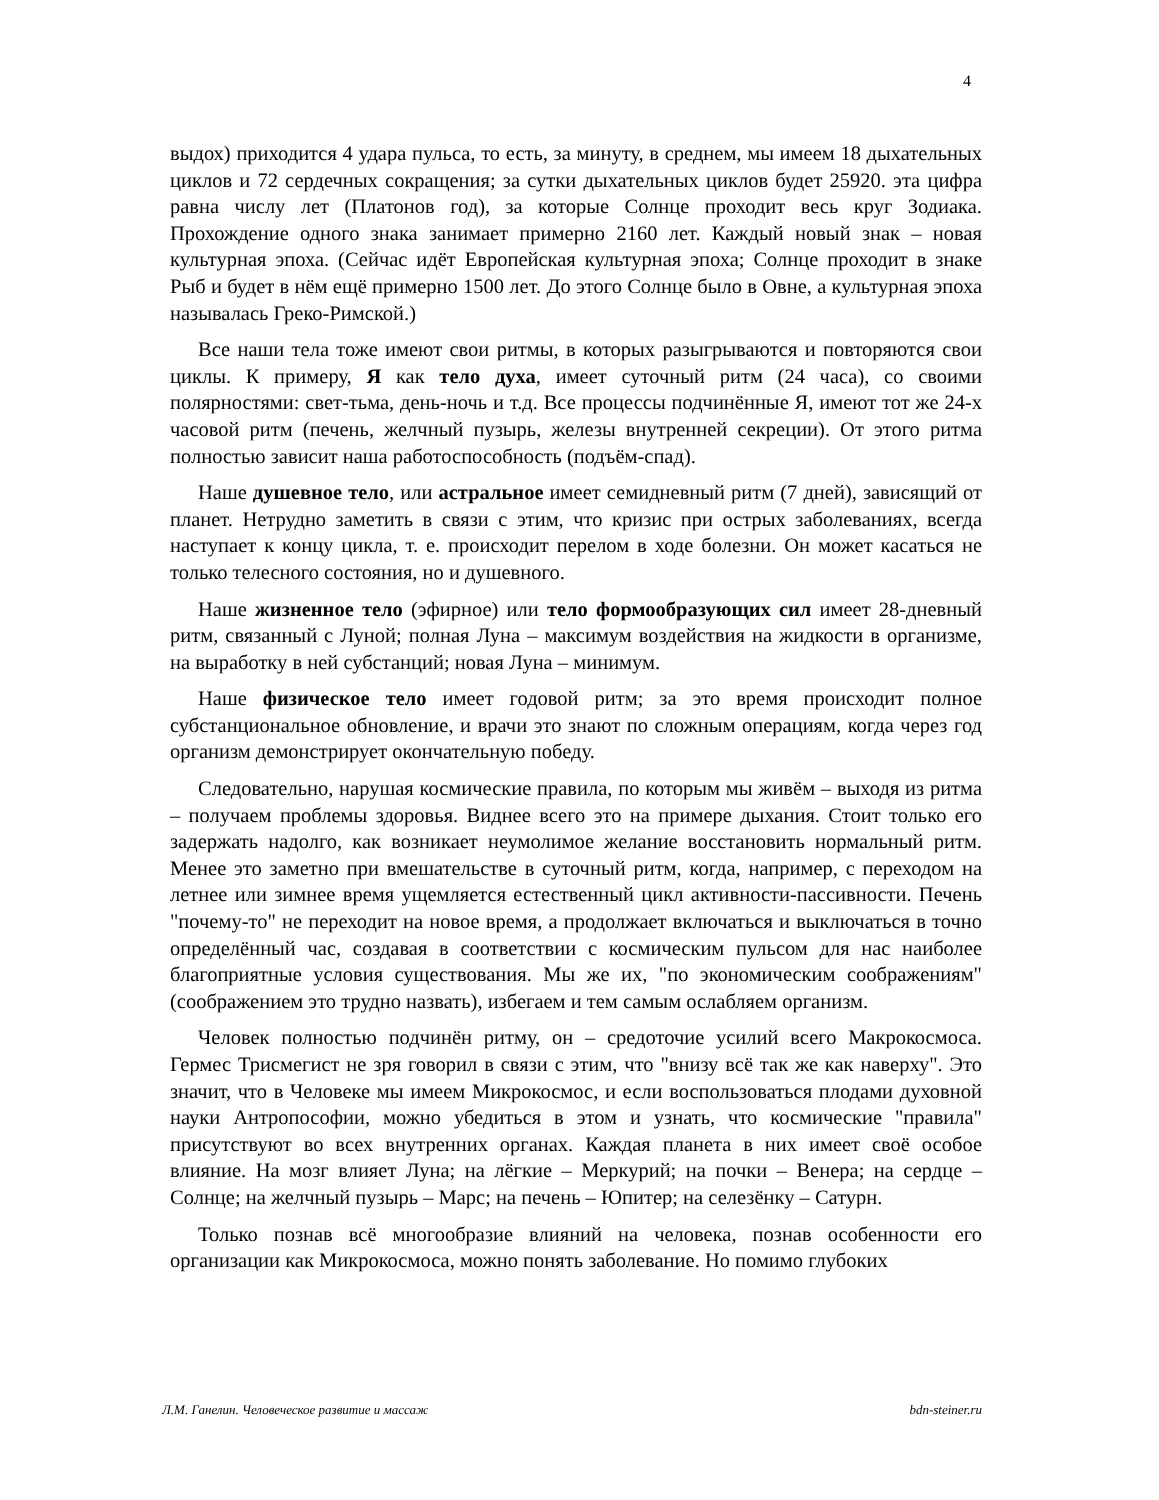4
выдох) приходится 4 удара пульса, то есть, за минуту, в среднем, мы имеем 18 дыхательных циклов и 72 сердечных сокращения; за сутки дыхательных циклов будет 25920. эта цифра равна числу лет (Платонов год), за которые Солнце проходит весь круг Зодиака. Прохождение одного знака занимает примерно 2160 лет. Каждый новый знак – новая культурная эпоха. (Сейчас идёт Европейская культурная эпоха; Солнце проходит в знаке Рыб и будет в нём ещё примерно 1500 лет. До этого Солнце было в Овне, а культурная эпоха называлась Греко-Римской.)
Все наши тела тоже имеют свои ритмы, в которых разыгрываются и повторяются свои циклы. К примеру, Я как тело духа, имеет суточный ритм (24 часа), со своими полярностями: свет-тьма, день-ночь и т.д. Все процессы подчинённые Я, имеют тот же 24-х часовой ритм (печень, желчный пузырь, железы внутренней секреции). От этого ритма полностью зависит наша работоспособность (подъём-спад).
Наше душевное тело, или астральное имеет семидневный ритм (7 дней), зависящий от планет. Нетрудно заметить в связи с этим, что кризис при острых заболеваниях, всегда наступает к концу цикла, т. е. происходит перелом в ходе болезни. Он может касаться не только телесного состояния, но и душевного.
Наше жизненное тело (эфирное) или тело формообразующих сил имеет 28-дневный ритм, связанный с Луной; полная Луна – максимум воздействия на жидкости в организме, на выработку в ней субстанций; новая Луна – минимум.
Наше физическое тело имеет годовой ритм; за это время происходит полное субстанциональное обновление, и врачи это знают по сложным операциям, когда через год организм демонстрирует окончательную победу.
Следовательно, нарушая космические правила, по которым мы живём – выходя из ритма – получаем проблемы здоровья. Виднее всего это на примере дыхания. Стоит только его задержать надолго, как возникает неумолимое желание восстановить нормальный ритм. Менее это заметно при вмешательстве в суточный ритм, когда, например, с переходом на летнее или зимнее время ущемляется естественный цикл активности-пассивности. Печень "почему-то" не переходит на новое время, а продолжает включаться и выключаться в точно определённый час, создавая в соответствии с космическим пульсом для нас наиболее благоприятные условия существования. Мы же их, "по экономическим соображениям" (соображением это трудно назвать), избегаем и тем самым ослабляем организм.
Человек полностью подчинён ритму, он – средоточие усилий всего Макрокосмоса. Гермес Трисмегист не зря говорил в связи с этим, что "внизу всё так же как наверху". Это значит, что в Человеке мы имеем Микрокосмос, и если воспользоваться плодами духовной науки Антропософии, можно убедиться в этом и узнать, что космические "правила" присутствуют во всех внутренних органах. Каждая планета в них имеет своё особое влияние. На мозг влияет Луна; на лёгкие – Меркурий; на почки – Венера; на сердце – Солнце; на желчный пузырь – Марс; на печень – Юпитер; на селезёнку – Сатурн.
Только познав всё многообразие влияний на человека, познав особенности его организации как Микрокосмоса, можно понять заболевание. Но помимо глубоких
Л.М. Ганелин. Человеческое развитие и массаж bdn-steiner.ru